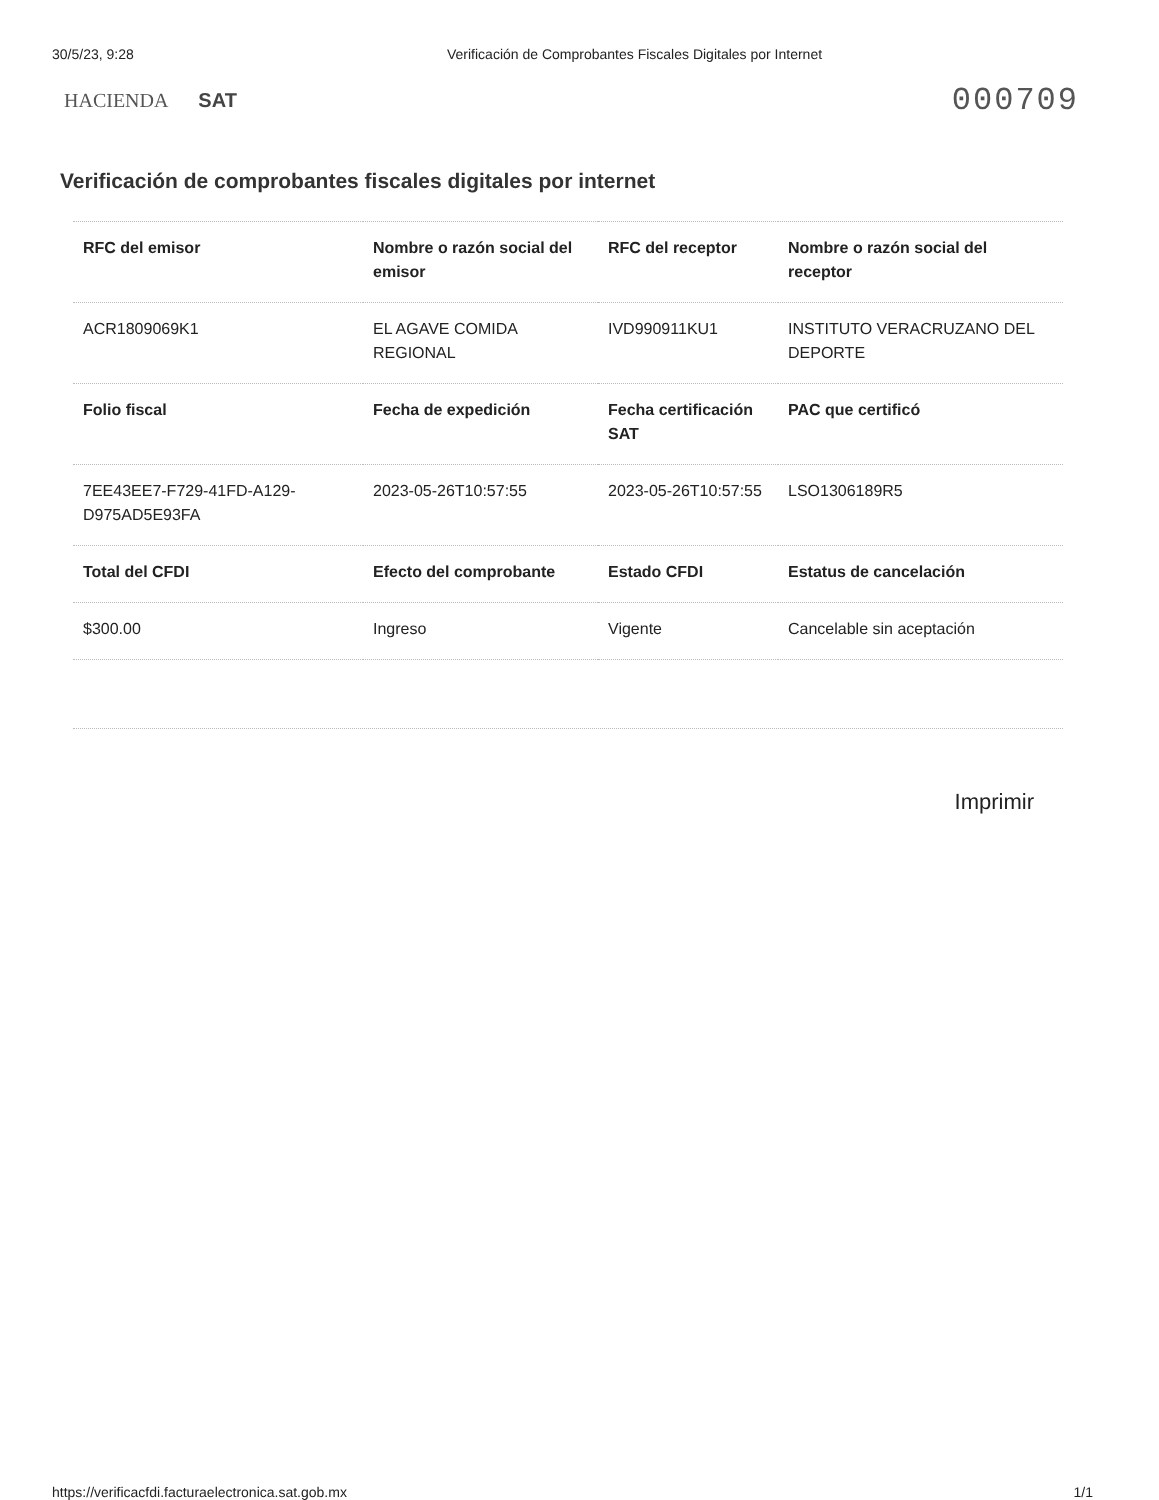30/5/23, 9:28 Verificación de Comprobantes Fiscales Digitales por Internet
HACIENDA SAT
000709
Verificación de comprobantes fiscales digitales por internet
| RFC del emisor | Nombre o razón social del emisor | RFC del receptor | Nombre o razón social del receptor |
| --- | --- | --- | --- |
| ACR1809069K1 | EL AGAVE COMIDA REGIONAL | IVD990911KU1 | INSTITUTO VERACRUZANO DEL DEPORTE |
| Folio fiscal | Fecha de expedición | Fecha certificación SAT | PAC que certificó |
| 7EE43EE7-F729-41FD-A129-D975AD5E93FA | 2023-05-26T10:57:55 | 2023-05-26T10:57:55 | LSO1306189R5 |
| Total del CFDI | Efecto del comprobante | Estado CFDI | Estatus de cancelación |
| $300.00 | Ingreso | Vigente | Cancelable sin aceptación |
Imprimir
https://verificacfdi.facturaelectronica.sat.gob.mx
1/1